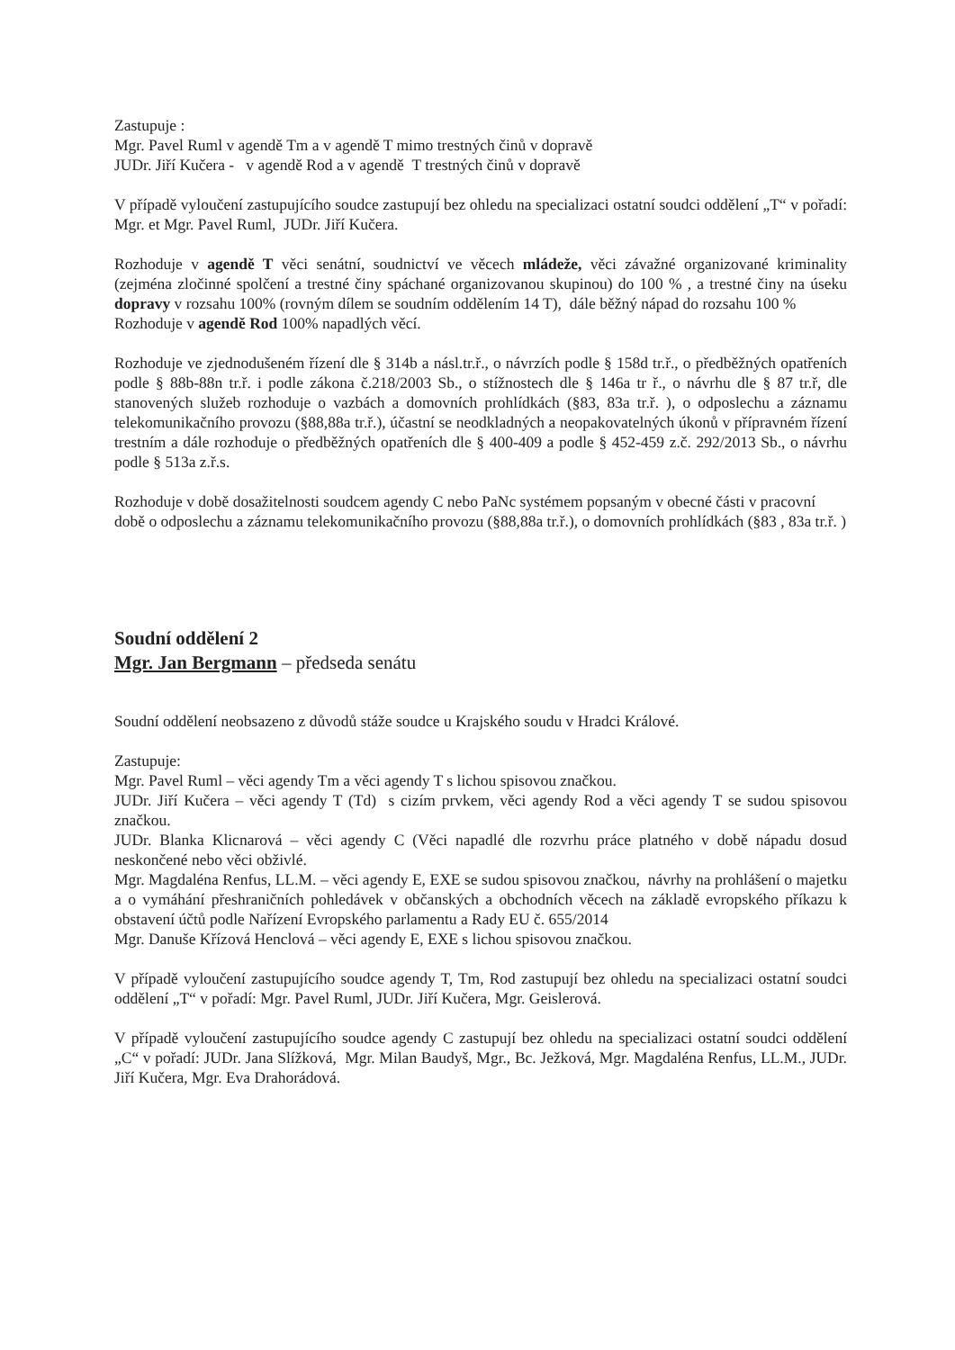Zastupuje :
Mgr. Pavel Ruml v agendě Tm a v agendě T mimo trestných činů v dopravě
JUDr. Jiří Kučera - v agendě Rod a v agendě T trestných činů v dopravě
V případě vyloučení zastupujícího soudce zastupují bez ohledu na specializaci ostatní soudci oddělení „T“ v pořadí: Mgr. et Mgr. Pavel Ruml, JUDr. Jiří Kučera.
Rozhoduje v agendě T věci senátní, soudnictví ve věcech mládeže, věci závažné organizované kriminality (zejména zločinné spolčení a trestné činy spáchané organizovanou skupinou) do 100 % , a trestné činy na úseku dopravy v rozsahu 100% (rovným dílem se soudním oddělením 14 T), dále běžný nápad do rozsahu 100 %
Rozhoduje v agendě Rod 100% napadlých věcí.
Rozhoduje ve zjednodušeném řízení dle § 314b a násl.tr.ř., o návrzích podle § 158d tr.ř., o předběžných opatřeních podle § 88b-88n tr.ř. i podle zákona č.218/2003 Sb., o stížnostech dle § 146a tr ř., o návrhu dle § 87 tr.ř, dle stanovených služeb rozhoduje o vazbách a domovních prohlídkách (§83, 83a tr.ř. ), o odposlechu a záznamu telekomunikačního provozu (§88,88a tr.ř.), účastní se neodkladných a neopakovatelných úkonů v přípravném řízení trestním a dále rozhoduje o předběžných opatřeních dle § 400-409 a podle § 452-459 z.č. 292/2013 Sb., o návrhu podle § 513a z.ř.s.
Rozhoduje v době dosažitelnosti soudcem agendy C nebo PaNc systémem popsaným v obecné části v pracovní době o odposlechu a záznamu telekomunikačního provozu (§88,88a tr.ř.), o domovních prohlídkách (§83 , 83a tr.ř. )
Soudní oddělení 2
Mgr. Jan Bergmann – předseda senátu
Soudní oddělení neobsazeno z důvodů stáže soudce u Krajského soudu v Hradci Králové.
Zastupuje:
Mgr. Pavel Ruml – věci agendy Tm a věci agendy T s lichou spisovou značkou.
JUDr. Jiří Kučera – věci agendy T (Td) s cizím prvkem, věci agendy Rod a věci agendy T se sudou spisovou značkou.
JUDr. Blanka Klicnarová – věci agendy C (Věci napadlé dle rozvrhu práce platného v době nápadu dosud neskončené nebo věci obživlé.
Mgr. Magdaléna Renfus, LL.M. – věci agendy E, EXE se sudou spisovou značkou, návrhy na prohlášení o majetku a o vymáhání přeshraničních pohledávek v občanských a obchodních věcech na základě evropského příkazu k obstavení účtů podle Nařízení Evropského parlamentu a Rady EU č. 655/2014
Mgr. Danuše Křízová Henclová – věci agendy E, EXE s lichou spisovou značkou.
V případě vyloučení zastupujícího soudce agendy T, Tm, Rod zastupují bez ohledu na specializaci ostatní soudci oddělení „T“ v pořadí: Mgr. Pavel Ruml, JUDr. Jiří Kučera, Mgr. Geislerová.
V případě vyloučení zastupujícího soudce agendy C zastupují bez ohledu na specializaci ostatní soudci oddělení „C“ v pořadí: JUDr. Jana Slížková, Mgr. Milan Baudyš, Mgr., Bc. Ježková, Mgr. Magdaléna Renfus, LL.M., JUDr. Jiří Kučera, Mgr. Eva Drahorádová.